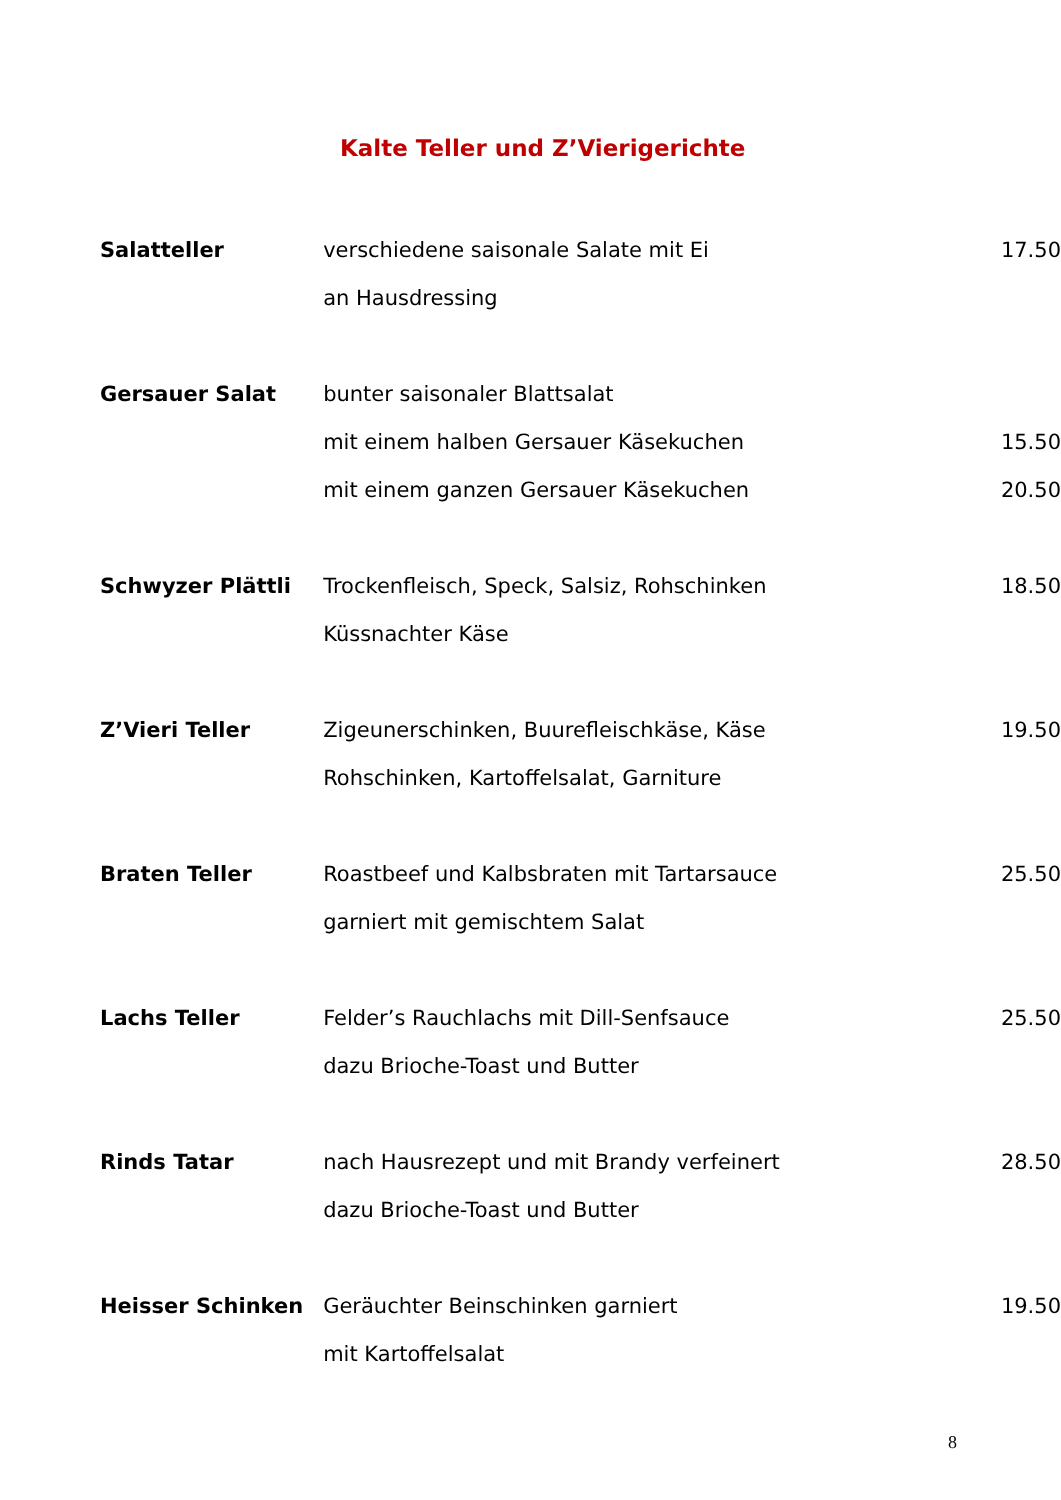Kalte Teller und Z’Vierigerichte
| Salatteller | verschiedene saisonale Salate mit Ei | 17.50 |
| | an Hausdressing | |
| Gersauer Salat | bunter saisonaler Blattsalat | |
| | mit einem halben Gersauer Käsekuchen | 15.50 |
| | mit einem ganzen Gersauer Käsekuchen | 20.50 |
| Schwyzer Plättli | Trockenfleisch, Speck, Salsiz, Rohschinken | 18.50 |
| | Küssnachter Käse | |
| Z’Vieri Teller | Zigeunerschinken, Buurefleischkäse, Käse | 19.50 |
| | Rohschinken, Kartoffelsalat, Garniture | |
| Braten Teller | Roastbeef und Kalbsbraten mit Tartarsauce | 25.50 |
| | garniert mit gemischtem Salat | |
| Lachs Teller | Felder’s Rauchlachs mit Dill-Senfsauce | 25.50 |
| | dazu Brioche-Toast und Butter | |
| Rinds Tatar | nach Hausrezept und mit Brandy verfeinert | 28.50 |
| | dazu Brioche-Toast und Butter | |
| Heisser Schinken | Geräuchter Beinschinken garniert | 19.50 |
| | mit Kartoffelsalat | |
8